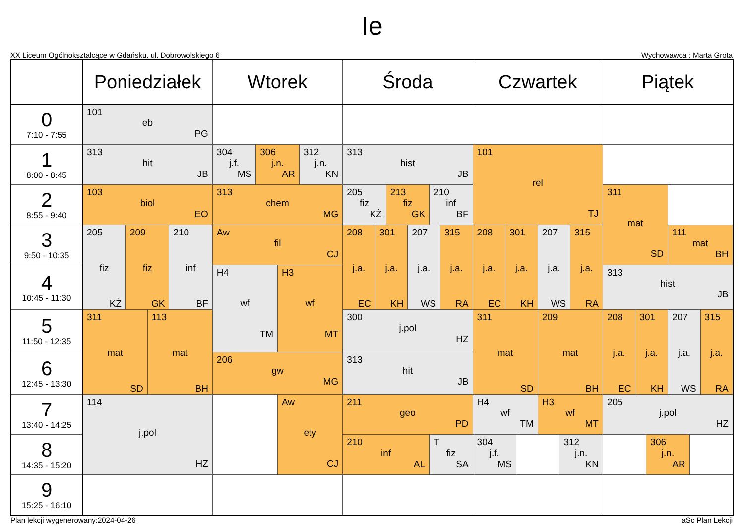Ie
XX Liceum Ogólnokształcące w Gdańsku, ul. Dobrowolskiego 6 Wychowawca : Marta Grota
| | Poniedziałek | | | | Wtorek | | | | Środa | | | | | | Czwartek | | | | | | Piątek | | | | | |
| --- | --- | --- | --- | --- | --- | --- | --- | --- | --- | --- | --- | --- | --- | --- | --- | --- | --- | --- | --- | --- | --- | --- | --- | --- | --- | --- |
| 0 7:10 - 7:55 | 101 eb PG | | | | | | | | | | | | | | | | | | | | | | | | | |
| 1 8:00 - 8:45 | 313 hit JB | | | | 304 j.f. MS | 306 j.n. AR | | 312 j.n. KN | 313 hist JB | | | | | | 101 rel TJ | | | | | | | | | | | |
| 2 8:55 - 9:40 | 103 biol EO | | | | 313 chem MG | | | | 205 fiz KŻ | | 213 fiz GK | | 210 inf BF | | | | | | | | 311 mat SD | | | | | |
| 3 9:50 - 10:35 | 205 fiz KŻ | 209 fiz GK | | 210 inf BF | Aw fil CJ | | | | 208 j.a. EC | 301 j.a. KH | | 207 j.a. WS | | 315 j.a. RA | 208 j.a. EC | 301 j.a. KH | | 207 j.a. WS | | 315 j.a. RA | | | | 111 mat BH | | |
| 4 10:45 - 11:30 | | | | | H4 wf TM | | H3 wf MT | | | | | | | | | | | | | | 313 hist JB | | | | | |
| 5 11:50 - 12:35 | 311 mat SD | | 113 mat BH | | | | | | 300 j.pol HZ | | | | | | 311 mat SD | | | 209 mat BH | | | 208 j.a. EC | 301 j.a. KH | | 207 j.a. WS | | 315 j.a. RA |
| 6 12:45 - 13:30 | | | | | 206 gw MG | | | | 313 hit JB | | | | | | | | | | | | | | | | | |
| 7 13:40 - 14:25 | 114 j.pol HZ | | | | | | Aw ety CJ | | 211 geo PD | | | | | | H4 wf TM | | | H3 wf MT | | | 205 j.pol HZ | | | | | |
| 8 14:35 - 15:20 | | | | | | | | | 210 inf AL | | | | T fiz SA | | 304 j.f. MS | | | | 312 j.n. KN | | | | 306 j.n. AR | | | |
| 9 15:25 - 16:10 | | | | | | | | | | | | | | | | | | | | | | | | | | |
Plan lekcji wygenerowany:2024-04-26 aSc Plan Lekcji